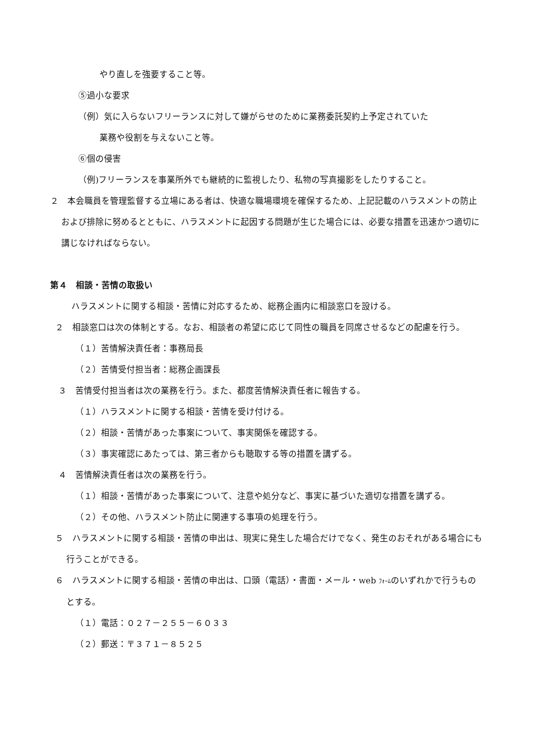やり直しを強要すること等。
⑤過小な要求
（例）気に入らないフリーランスに対して嫌がらせのために業務委託契約上予定されていた
業務や役割を与えないこと等。
⑥個の侵害
（例)フリーランスを事業所外でも継続的に監視したり、私物の写真撮影をしたりすること。
２　本会職員を管理監督する立場にある者は、快適な職場環境を確保するため、上記記載のハラスメントの防止および排除に努めるとともに、ハラスメントに起因する問題が生じた場合には、必要な措置を迅速かつ適切に講じなければならない。
第４　相談・苦情の取扱い
ハラスメントに関する相談・苦情に対応するため、総務企画内に相談窓口を設ける。
２　相談窓口は次の体制とする。なお、相談者の希望に応じて同性の職員を同席させるなどの配慮を行う。
（１）苦情解決責任者：事務局長
（２）苦情受付担当者：総務企画課長
３　苦情受付担当者は次の業務を行う。また、都度苦情解決責任者に報告する。
（１）ハラスメントに関する相談・苦情を受け付ける。
（２）相談・苦情があった事案について、事実関係を確認する。
（３）事実確認にあたっては、第三者からも聴取する等の措置を講ずる。
４　苦情解決責任者は次の業務を行う。
（１）相談・苦情があった事案について、注意や処分など、事実に基づいた適切な措置を講ずる。
（２）その他、ハラスメント防止に関連する事項の処理を行う。
５　ハラスメントに関する相談・苦情の申出は、現実に発生した場合だけでなく、発生のおそれがある場合にも行うことができる。
６　ハラスメントに関する相談・苦情の申出は、口頭（電話）・書面・メール・web ﾌｫｰﾑのいずれかで行うものとする。
（１）電話：０２７－２５５－６０３３
（２）郵送：〒３７１－８５２５